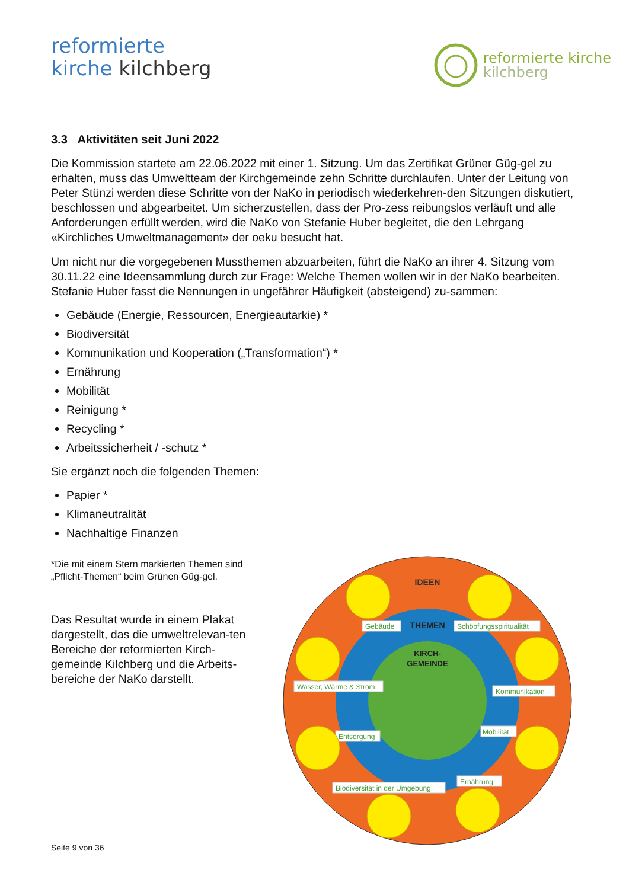reformierte
kirche kilchberg
reformierte kirche
kilchberg
3.3 Aktivitäten seit Juni 2022
Die Kommission startete am 22.06.2022 mit einer 1. Sitzung. Um das Zertifikat Grüner Güg-gel zu erhalten, muss das Umweltteam der Kirchgemeinde zehn Schritte durchlaufen. Unter der Leitung von Peter Stünzi werden diese Schritte von der NaKo in periodisch wiederkehren-den Sitzungen diskutiert, beschlossen und abgearbeitet. Um sicherzustellen, dass der Pro-zess reibungslos verläuft und alle Anforderungen erfüllt werden, wird die NaKo von Stefanie Huber begleitet, die den Lehrgang «Kirchliches Umweltmanagement» der oeku besucht hat.
Um nicht nur die vorgegebenen Mussthemen abzuarbeiten, führt die NaKo an ihrer 4. Sitzung vom 30.11.22 eine Ideensammlung durch zur Frage: Welche Themen wollen wir in der NaKo bearbeiten. Stefanie Huber fasst die Nennungen in ungefährer Häufigkeit (absteigend) zu-sammen:
Gebäude (Energie, Ressourcen, Energieautarkie) *
Biodiversität
Kommunikation und Kooperation („Transformation“) *
Ernährung
Mobilität
Reinigung *
Recycling *
Arbeitssicherheit / -schutz *
Sie ergänzt noch die folgenden Themen:
Papier *
Klimaneutralität
Nachhaltige Finanzen
*Die mit einem Stern markierten Themen sind „Pflicht-Themen“ beim Grünen Güg-gel.
Das Resultat wurde in einem Plakat dargestellt, das die umweltrelevan-ten Bereiche der reformierten Kirch-gemeinde Kilchberg und die Arbeits-bereiche der NaKo darstellt.
IDEEN
THEMEN
KIRCH-
GEMEINDE
Gebäude
Schöpfungsspiritualität
Wasser, Wärme & Strom
Kommunikation
Entsorgung
Mobilität
Biodiversität in der Umgebung
Ernährung
Seite 9 von 36